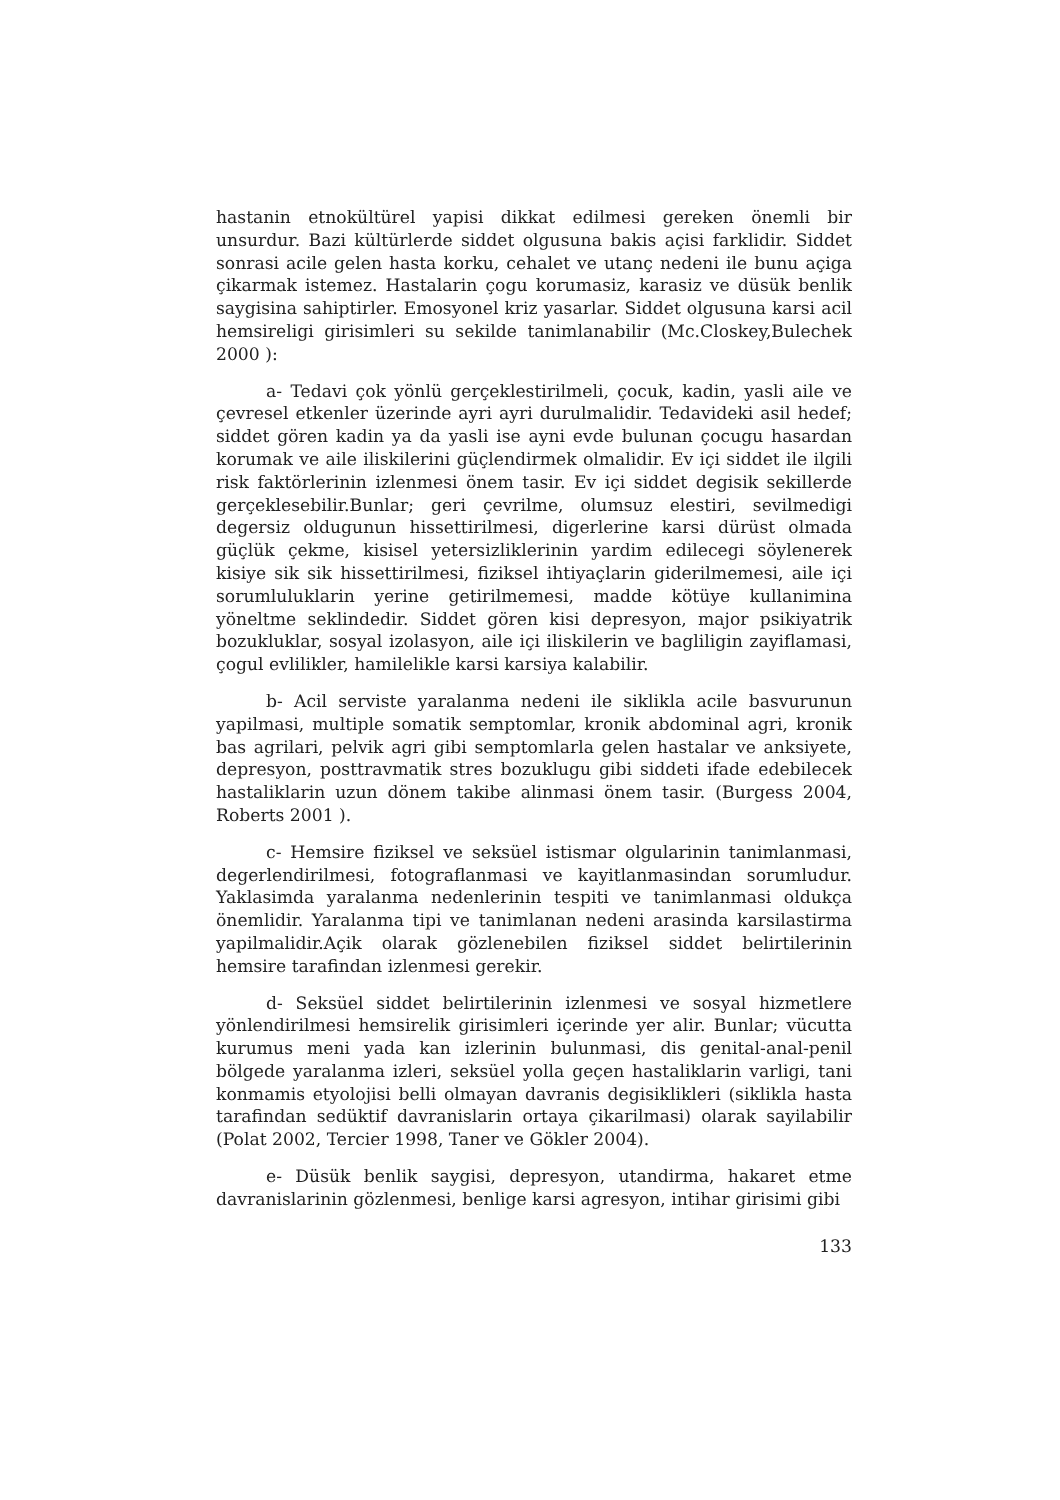hastanin etnokültürel yapisi dikkat edilmesi gereken önemli bir unsurdur. Bazi kültürlerde siddet olgusuna bakis açisi farklidir. Siddet sonrasi acile gelen hasta korku, cehalet ve utanç nedeni ile bunu açiga çikarmak istemez. Hastalarin çogu korumasiz, karasiz ve düsük benlik saygisina sahiptirler. Emosyonel kriz yasarlar. Siddet olgusuna karsi acil hemsireligi girisimleri su sekilde tanimlanabilir (Mc.Closkey,Bulechek 2000 ):
a- Tedavi çok yönlü gerçeklestirilmeli, çocuk, kadin, yasli aile ve çevresel etkenler üzerinde ayri ayri durulmalidir. Tedavideki asil hedef; siddet gören kadin ya da yasli ise ayni evde bulunan çocugu hasardan korumak ve aile iliskilerini güçlendirmek olmalidir. Ev içi siddet ile ilgili risk faktörlerinin izlenmesi önem tasir. Ev içi siddet degisik sekillerde gerçeklesebilir.Bunlar; geri çevrilme, olumsuz elestiri, sevilmedigi degersiz oldugunun hissettirilmesi, digerlerine karsi dürüst olmada güçlük çekme, kisisel yetersizliklerinin yardim edilecegi söylenerek kisiye sik sik hissettirilmesi, fiziksel ihtiyaçlarin giderilmemesi, aile içi sorumluluklarin yerine getirilmemesi, madde kötüye kullanimina yöneltme seklindedir. Siddet gören kisi depresyon, major psikiyatrik bozukluklar, sosyal izolasyon, aile içi iliskilerin ve bagliligin zayiflamasi, çogul evlilikler, hamilelikle karsi karsiya kalabilir.
b- Acil serviste yaralanma nedeni ile siklikla acile basvurunun yapilmasi, multiple somatik semptomlar, kronik abdominal agri, kronik bas agrilari, pelvik agri gibi semptomlarla gelen hastalar ve anksiyete, depresyon, posttravmatik stres bozuklugu gibi siddeti ifade edebilecek hastaliklarin uzun dönem takibe alinmasi önem tasir. (Burgess 2004, Roberts 2001 ).
c- Hemsire fiziksel ve seksüel istismar olgularinin tanimlanmasi, degerlendirilmesi, fotograflanmasi ve kayitlanmasindan sorumludur. Yaklasimda yaralanma nedenlerinin tespiti ve tanimlanmasi oldukça önemlidir. Yaralanma tipi ve tanimlanan nedeni arasinda karsilastirma yapilmalidir.Açik olarak gözlenebilen fiziksel siddet belirtilerinin hemsire tarafindan izlenmesi gerekir.
d- Seksüel siddet belirtilerinin izlenmesi ve sosyal hizmetlere yönlendirilmesi hemsirelik girisimleri içerinde yer alir. Bunlar; vücutta kurumus meni yada kan izlerinin bulunmasi, dis genital-anal-penil bölgede yaralanma izleri, seksüel yolla geçen hastaliklarin varligi, tani konmamis etyolojisi belli olmayan davranis degisiklikleri (siklikla hasta tarafindan sedüktif davranislarin ortaya çikarilmasi) olarak sayilabilir (Polat 2002, Tercier 1998, Taner ve Gökler 2004).
e- Düsük benlik saygisi, depresyon, utandirma, hakaret etme davranislarinin gözlenmesi, benlige karsi agresyon, intihar girisimi gibi
133